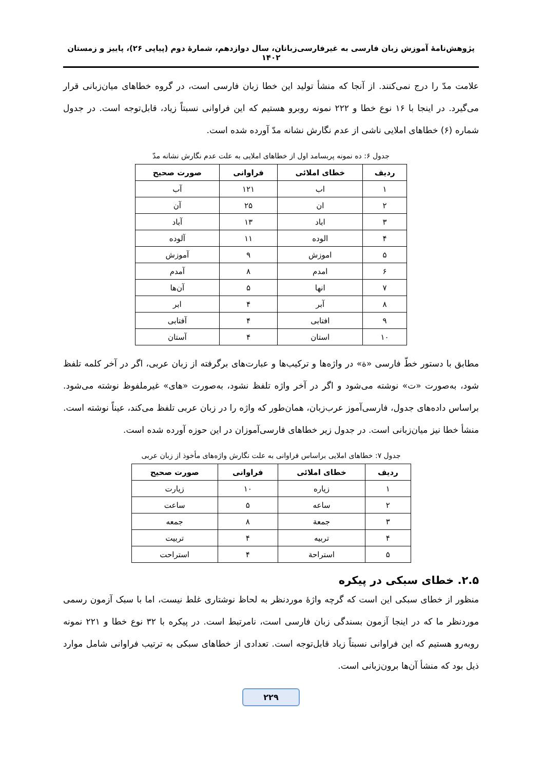پژوهش‌نامۀ آموزش زبان فارسی به غیرفارسی‌زبانان، سال دوازدهم، شمارۀ دوم (پیاپی ۲۶)، پاییز و زمستان ۱۴۰۲
علامت مدّ را درج نمی‌کنند. از آنجا که منشأ تولید این خطا زبان فارسی است، در گروه خطاهای میان‌زبانی قرار می‌گیرد. در اینجا با ۱۶ نوع خطا و ۲۲۲ نمونه روبرو هستیم که این فراوانی نسبتاً زیاد، قابل‌توجه است. در جدول شماره (۶) خطاهای املایی ناشی از عدم نگارش نشانه مدّ آورده شده است.
جدول ۶: ده نمونه پربسامد اول از خطاهای املایی به علت عدم نگارش نشانه مدّ
| ردیف | خطای املائی | فراوانی | صورت صحیح |
| --- | --- | --- | --- |
| ۱ | اب | ۱۲۱ | آب |
| ۲ | ان | ۲۵ | آن |
| ۳ | اباد | ۱۳ | آباد |
| ۴ | الوده | ۱۱ | آلوده |
| ۵ | اموزش | ۹ | آموزش |
| ۶ | امدم | ۸ | آمدم |
| ۷ | انها | ۵ | آن‌ها |
| ۸ | آبر | ۴ | ابر |
| ۹ | افتابی | ۴ | آفتابی |
| ۱۰ | استان | ۴ | آستان |
مطابق با دستور خطّ فارسی «ة» در واژه‌ها و ترکیب‌ها و عبارت‌های برگرفته از زبان عربی، اگر در آخر کلمه تلفظ شود، به‌صورت «ت» نوشته می‌شود و اگر در آخر واژه تلفظ نشود، به‌صورت «های» غیرملفوظ نوشته می‌شود. براساس داده‌های جدول، فارسی‌آموز عرب‌زبان، همان‌طور که واژه را در زبان عربی تلفظ می‌کند، عیناً نوشته است. منشأ خطا نیز میان‌زبانی است. در جدول زیر خطاهای فارسی‌آموزان در این حوزه آورده شده است.
جدول ۷: خطاهای املایی براساس فراوانی به علت نگارش واژه‌های مأخوذ از زبان عربی
| ردیف | خطای املائی | فراوانی | صورت صحیح |
| --- | --- | --- | --- |
| ۱ | زیاره | ۱۰ | زیارت |
| ۲ | ساعه | ۵ | ساعت |
| ۳ | جمعة | ۸ | جمعه |
| ۴ | تربیه | ۴ | تربیت |
| ۵ | استراحة | ۴ | استراحت |
۲.۵. خطای سبکی در پیکره
منظور از خطای سبکی این است که گرچه واژۀ موردنظر به لحاظ نوشتاری غلط نیست، اما با سبک آزمون رسمی موردنظر ما که در اینجا آزمون بسندگی زبان فارسی است، نامرتبط است. در پیکره با ۳۲ نوع خطا و ۲۲۱ نمونه روبه‌رو هستیم که این فراوانی نسبتاً زیاد قابل‌توجه است. تعدادی از خطاهای سبکی به ترتیب فراوانی شامل موارد ذیل بود که منشأ آن‌ها برون‌زبانی است.
۲۲۹